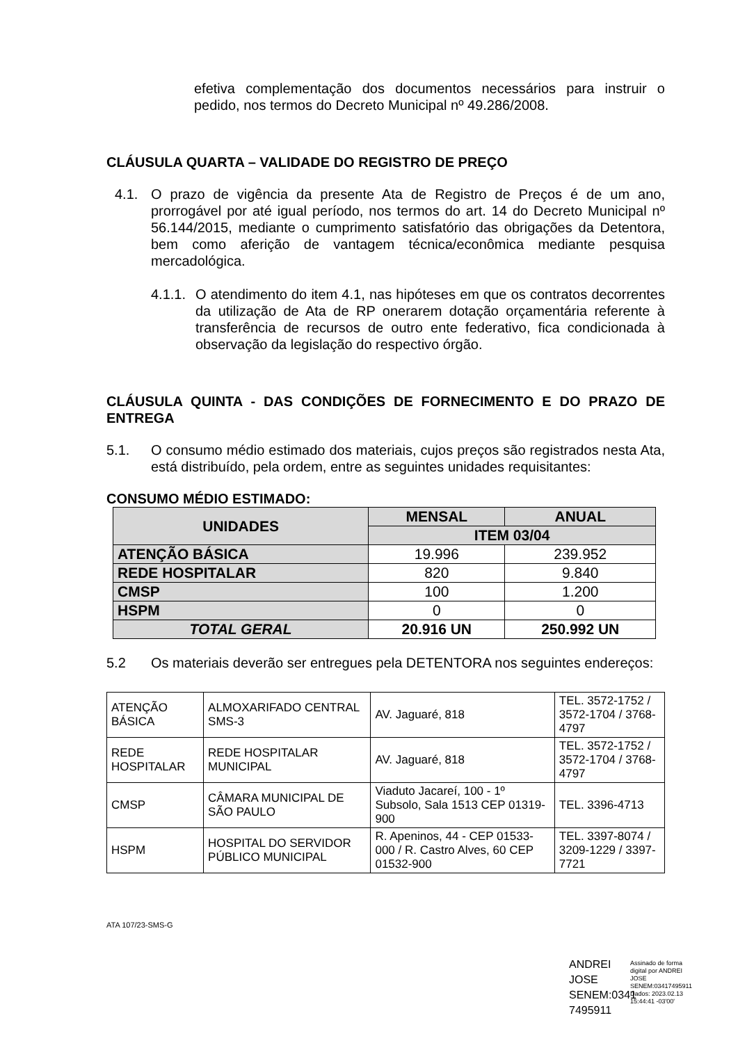efetiva complementação dos documentos necessários para instruir o pedido, nos termos do Decreto Municipal nº 49.286/2008.
CLÁUSULA QUARTA – VALIDADE DO REGISTRO DE PREÇO
4.1.
O prazo de vigência da presente Ata de Registro de Preços é de um ano, prorrogável por até igual período, nos termos do art. 14 do Decreto Municipal nº 56.144/2015, mediante o cumprimento satisfatório das obrigações da Detentora, bem como aferição de vantagem técnica/econômica mediante pesquisa mercadológica.
4.1.1.
O atendimento do item 4.1, nas hipóteses em que os contratos decorrentes da utilização de Ata de RP onerarem dotação orçamentária referente à transferência de recursos de outro ente federativo, fica condicionada à observação da legislação do respectivo órgão.
CLÁUSULA QUINTA - DAS CONDIÇÕES DE FORNECIMENTO E DO PRAZO DE ENTREGA
5.1.
O consumo médio estimado dos materiais, cujos preços são registrados nesta Ata, está distribuído, pela ordem, entre as seguintes unidades requisitantes:
CONSUMO MÉDIO ESTIMADO:
| UNIDADES | MENSAL | ANUAL |
| --- | --- | --- |
| | ITEM 03/04 | |
| ATENÇÃO BÁSICA | 19.996 | 239.952 |
| REDE HOSPITALAR | 820 | 9.840 |
| CMSP | 100 | 1.200 |
| HSPM | 0 | 0 |
| TOTAL GERAL | 20.916 UN | 250.992 UN |
5.2
Os materiais deverão ser entregues pela DETENTORA nos seguintes endereços:
| ATENÇÃO BÁSICA | ALMOXARIFADO CENTRAL SMS-3 | AV. Jaguaré, 818 | TEL. 3572-1752 / 3572-1704 / 3768-4797 |
| REDE HOSPITALAR | REDE HOSPITALAR MUNICIPAL | AV. Jaguaré, 818 | TEL. 3572-1752 / 3572-1704 / 3768-4797 |
| CMSP | CÂMARA MUNICIPAL DE SÃO PAULO | Viaduto Jacareí, 100 - 1º Subsolo, Sala 1513 CEP 01319-900 | TEL. 3396-4713 |
| HSPM | HOSPITAL DO SERVIDOR PÚBLICO MUNICIPAL | R. Apeninos, 44 - CEP 01533-000 / R. Castro Alves, 60 CEP 01532-900 | TEL. 3397-8074 / 3209-1229 / 3397-7721 |
ATA 107/23-SMS-G
ANDREI JOSE SENEM:0341 7495911
Assinado de forma digital por ANDREI JOSE SENEM:03417495911 Dados: 2023.02.13 15:44:41 -03'00'